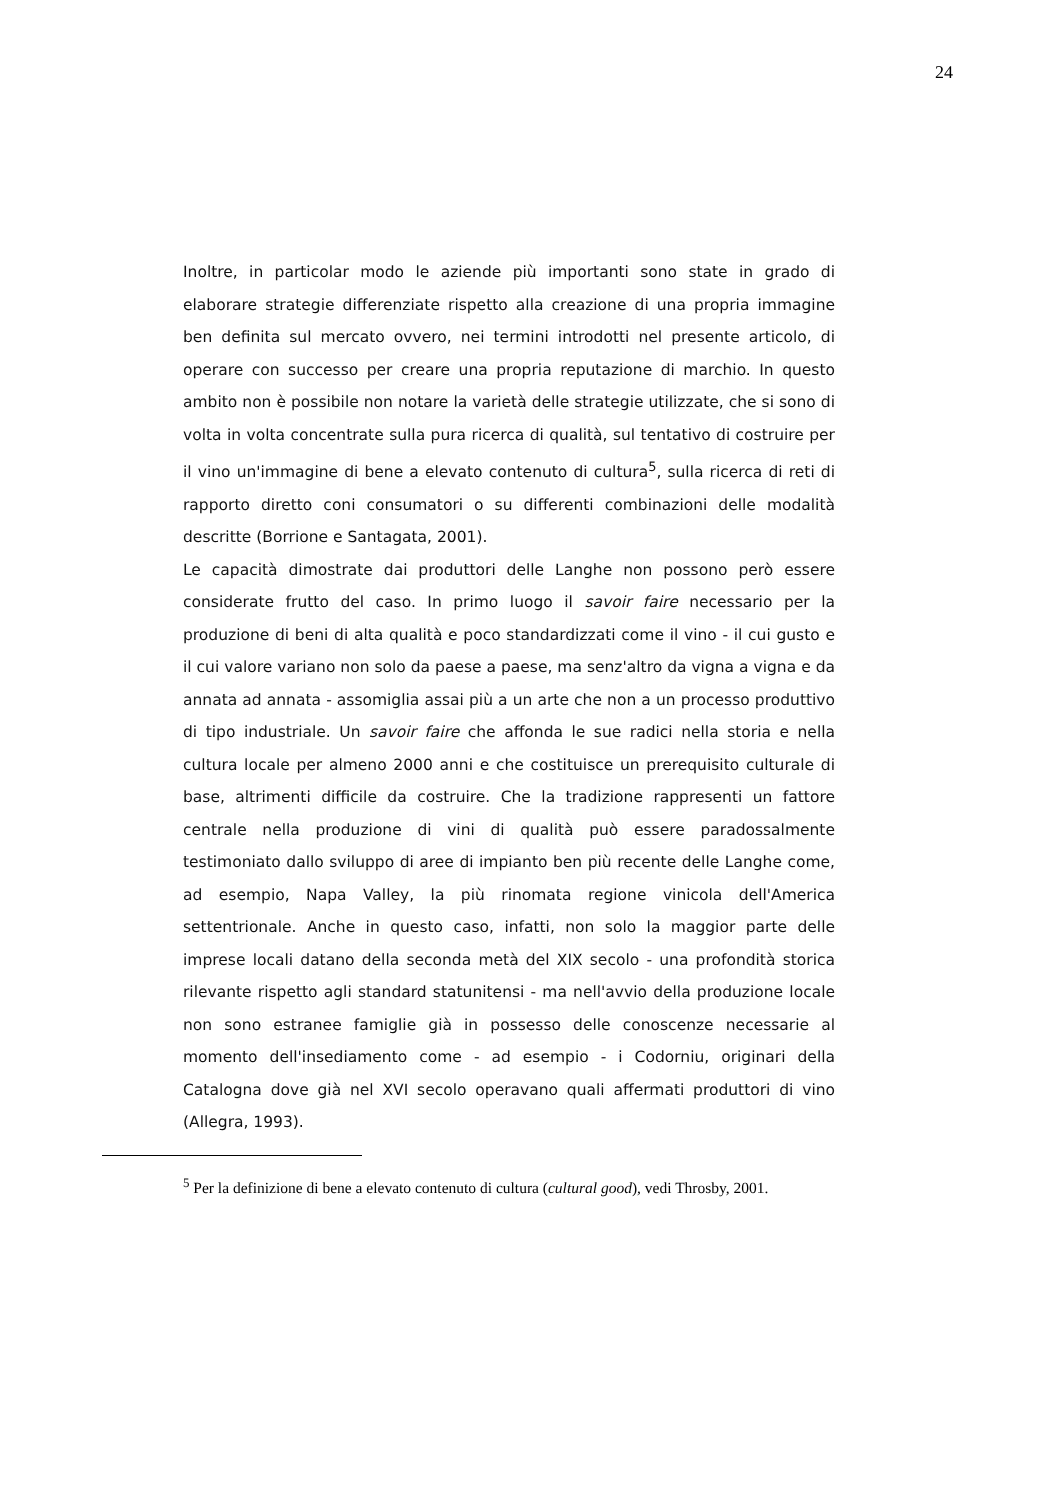24
Inoltre, in particolar modo le aziende più importanti sono state in grado di elaborare strategie differenziate rispetto alla creazione di una propria immagine ben definita sul mercato ovvero, nei termini introdotti nel presente articolo, di operare con successo per creare una propria reputazione di marchio. In questo ambito non è possibile non notare la varietà delle strategie utilizzate, che si sono di volta in volta concentrate sulla pura ricerca di qualità, sul tentativo di costruire per il vino un'immagine di bene a elevato contenuto di cultura<sup>5</sup>, sulla ricerca di reti di rapporto diretto coni consumatori o su differenti combinazioni delle modalità descritte (Borrione e Santagata, 2001).
Le capacità dimostrate dai produttori delle Langhe non possono però essere considerate frutto del caso. In primo luogo il savoir faire necessario per la produzione di beni di alta qualità e poco standardizzati come il vino - il cui gusto e il cui valore variano non solo da paese a paese, ma senz'altro da vigna a vigna e da annata ad annata - assomiglia assai più a un arte che non a un processo produttivo di tipo industriale. Un savoir faire che affonda le sue radici nella storia e nella cultura locale per almeno 2000 anni e che costituisce un prerequisito culturale di base, altrimenti difficile da costruire. Che la tradizione rappresenti un fattore centrale nella produzione di vini di qualità può essere paradossalmente testimoniato dallo sviluppo di aree di impianto ben più recente delle Langhe come, ad esempio, Napa Valley, la più rinomata regione vinicola dell'America settentrionale. Anche in questo caso, infatti, non solo la maggior parte delle imprese locali datano della seconda metà del XIX secolo - una profondità storica rilevante rispetto agli standard statunitensi - ma nell'avvio della produzione locale non sono estranee famiglie già in possesso delle conoscenze necessarie al momento dell'insediamento come - ad esempio - i Codorniu, originari della Catalogna dove già nel XVI secolo operavano quali affermati produttori di vino (Allegra, 1993).
<sup>5</sup> Per la definizione di bene a elevato contenuto di cultura (cultural good), vedi Throsby, 2001.